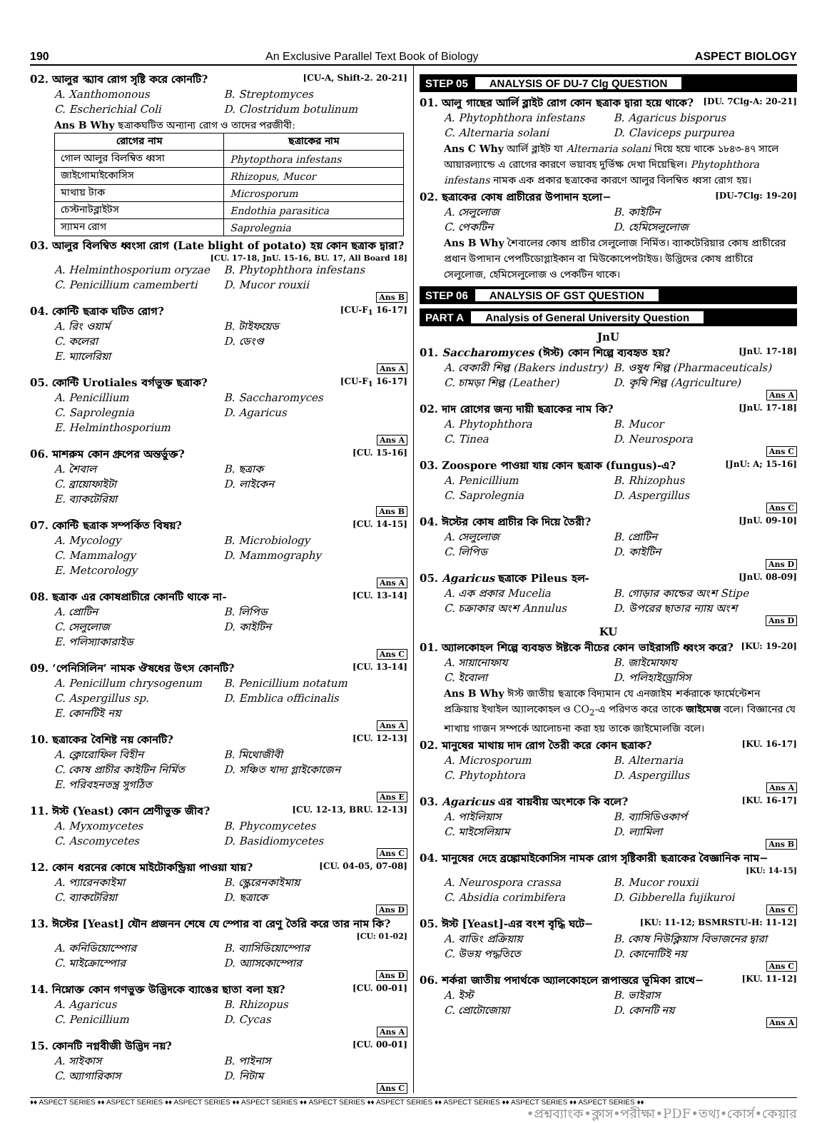190 An Exclusive Parallel Text Book of Biology ASPECT BIOLOGY
02. আলুর স্ক্যাব রোগ সৃষ্টি করে কোনটি? [CU-A, Shift-2. 20-21]
A. Xanthomonous B. Streptomyces C. Escherichial Coli D. Clostridum botulinum
Ans B Why ছত্রাকঘটিত অন্যান্য রোগ ও তাদের পরজীবী:
| রোগের নাম | ছত্রাকের নাম |
| --- | --- |
| গোল আলুর বিলম্বিত ধ্বসা | Phytopthora infestans |
| জাইগোমাইকোসিস | Rhizopus, Mucor |
| মাথায় টাক | Microsporum |
| চেস্টনাটব্লাইটস | Endothia parasitica |
| স্যামন রোগ | Saprolegnia |
03. আলুর বিলম্বিত ধ্বংসা রোগ (Late blight of potato) হয় কোন ছত্রাক দ্বারা?
[CU. 17-18, JnU. 15-16, BU. 17, All Board 18]
A. Helminthosporium oryzae B. Phytophthora infestans C. Penicillium camemberti D. Mucor rouxii
Ans B
04. কোন্টি ছত্রাক ঘটিত রোগ? [CU-F<sub>1</sub> 16-17]
A. রিং ওয়ার্ম B. টাইফয়েড C. কলেরা D. ডেংগু E. ম্যালেরিয়া
Ans A
05. কোন্টি Urotiales বর্গভুক্ত ছত্রাক? [CU-F<sub>1</sub> 16-17]
A. Penicillium B. Saccharomyces C. Saprolegnia D. Agaricus E. Helminthosporium
Ans A
06. মাশরুম কোন গ্রুপের অন্তর্ভুক্ত? [CU. 15-16]
A. শৈবাল B. ছত্রাক C. ব্রায়োফাইটা D. লাইকেন E. ব্যাকটেরিয়া
Ans B
07. কোন্টি ছত্রাক সম্পর্কিত বিষয়? [CU. 14-15]
A. Mycology B. Microbiology C. Mammalogy D. Mammography E. Metcorology
Ans A
08. ছত্রাক এর কোষপ্রাচীরে কোনটি থাকে না- [CU. 13-14]
A. প্রোটিন B. লিপিড C. সেলুলোজ D. কাইটিন E. পলিস্যাকারাইড
Ans C
09. ‘পেনিসিলিন’ নামক ঔষধের উৎস কোনটি? [CU. 13-14]
A. Penicillum chrysogenum B. Penicillium notatum C. Aspergillus sp. D. Emblica officinalis E. কোনটিই নয়
Ans A
10. ছত্রাকের বৈশিষ্ট নয় কোনটি? [CU. 12-13]
A. ক্লোরোফিল বিহীন B. মিথোজীবী C. কোষ প্রাচীর কাইটিন নির্মিত D. সঞ্চিত খাদ্য গ্লাইকোজেন E. পরিবহনতন্ত্র সুগঠিত
Ans E
11. ঈস্ট (Yeast) কোন শ্রেণীভুক্ত জীব? [CU. 12-13, BRU. 12-13]
A. Myxomycetes B. Phycomycetes C. Ascomycetes D. Basidiomycetes
Ans C
12. কোন ধরনের কোষে মাইটোকন্ড্রিয়া পাওয়া যায়? [CU. 04-05, 07-08]
A. প্যারেনকাইমা B. স্ক্লেরেনকাইমায় C. ব্যাকটেরিয়া D. ছত্রাকে
Ans D
13. ঈস্টের [Yeast] যৌন প্রজনন শেষে যে স্পোর বা রেণু তৈরি করে তার নাম কি?
[CU: 01-02]
A. কনিডিয়োস্পোর B. ব্যাসিডিয়োস্পোর C. মাইক্রোস্পোর D. অ্যাসকোস্পোর
Ans D
14. নিম্নোক্ত কোন গণভুক্ত উদ্ভিদকে ব্যাঙের ছাতা বলা হয়? [CU. 00-01]
A. Agaricus B. Rhizopus C. Penicillium D. Cycas
Ans A
15. কোনটি নগ্নবীজী উদ্ভিদ নয়? [CU. 00-01]
A. সাইকাস B. পাইনাস C. অ্যাগারিকাস D. নিটাম
Ans C
STEP 05 ANALYSIS OF DU-7 Clg QUESTION
01. আলু গাছের আর্লি ব্লাইট রোগ কোন ছত্রাক দ্বারা হয়ে থাকে? [DU. 7Clg-A: 20-21]
A. Phytophthora infestans B. Agaricus bisporus C. Alternaria solani D. Claviceps purpurea
Ans C Why আর্লি ব্লাইট যা Alternaria solani দিয়ে হয়ে থাকে ১৮৪৩-৪৭ সালে আয়ারল্যান্ডে এ রোগের কারণে ভয়াবহ দুর্ভিক্ষ দেখা দিয়েছিল। Phytophthora infestans নামক এক প্রকার ছত্রাকের কারণে আলুর বিলম্বিত ধ্বসা রোগ হয়।
02. ছত্রাকের কোষ প্রাচীরের উপাদান হলো− [DU-7Clg: 19-20]
A. সেলুলোজ B. কাইটিন C. পেকটিন D. হেমিসেলুলোজ
Ans B Why শৈবালের কোষ প্রাচীর সেলুলোজ নির্মিত। ব্যাকটেরিয়ার কোষ প্রাচীরের প্রধান উপাদান পেপটিডোগ্লাইকান বা মিউকোপেপটাইড। উদ্ভিদের কোষ প্রাচীরে সেলুলোজ, হেমিসেলুলোজ ও পেকটিন থাকে।
STEP 06 ANALYSIS OF GST QUESTION
PART A Analysis of General University Question
JnU
01. Saccharomyces (ঈস্ট) কোন শিল্পে ব্যবহৃত হয়? [JnU. 17-18]
A. বেকারী শিল্প (Bakers industry) B. ওষুধ শিল্প (Pharmaceuticals) C. চামড়া শিল্প (Leather) D. কৃষি শিল্প (Agriculture)
Ans A
02. দাদ রোগের জন্য দায়ী ছত্রাকের নাম কি? [JnU. 17-18]
A. Phytophthora B. Mucor C. Tinea D. Neurospora
Ans C
03. Zoospore পাওয়া যায় কোন ছত্রাক (fungus)-এ? [JnU: A; 15-16]
A. Penicillium B. Rhizophus C. Saprolegnia D. Aspergillus
Ans C
04. ঈস্টের কোষ প্রাচীর কি দিয়ে তৈরী? [JnU. 09-10]
A. সেলুলোজ B. প্রোটিন C. লিপিড D. কাইটিন
Ans D
05. Agaricus ছত্রাকে Pileus হল- [JnU. 08-09]
A. এক প্রকার Mucelia B. গোড়ার কান্ডের অংশ Stipe C. চক্রাকার অংশ Annulus D. উপরের ছাতার ন্যায় অংশ
Ans D
KU
01. অ্যালকোহল শিল্পে ব্যবহৃত ঈষ্টকে নীচের কোন ভাইরাসটি ধ্বংস করে? [KU: 19-20]
A. সায়ানোফায B. জাইমোফায C. ইবোলা D. পলিহাইড্রোসিস
Ans B Why ঈস্ট জাতীয় ছত্রাকে বিদ্যমান যে এনজাইম শর্করাকে ফার্মেন্টেশন প্রক্রিয়ায় ইথাইল অ্যালকোহল ও CO<sub>2</sub>-এ পরিণত করে তাকে জাইমেজ বলে। বিজ্ঞানের যে শাখায় গাজন সম্পর্কে আলোচনা করা হয় তাকে জাইমোলজি বলে।
02. মানুষের মাথায় দাদ রোগ তৈরী করে কোন ছত্রাক? [KU. 16-17]
A. Microsporum B. Alternaria C. Phytophtora D. Aspergillus
Ans A
03. Agaricus এর বায়বীয় অংশকে কি বলে? [KU. 16-17]
A. পাইলিয়াস B. ব্যাসিডিওকার্প C. মাইসেলিয়াম D. ল্যামিলা
Ans B
04. মানুষের দেহে ব্রঙ্কোমাইকোসিস নামক রোগ সৃষ্টিকারী ছত্রাকের বৈজ্ঞানিক নাম−
[KU: 14-15]
A. Neurospora crassa B. Mucor rouxii C. Absidia corimbifera D. Gibberella fujikuroi
Ans C
05. ঈস্ট [Yeast]-এর বংশ বৃদ্ধি ঘটে− [KU: 11-12; BSMRSTU-H: 11-12]
A. বাডিং প্রক্রিয়ায় B. কোষ নিউক্লিয়াস বিভাজনের দ্বারা C. উভয় পদ্ধতিতে D. কোনোটিই নয়
Ans C
06. শর্করা জাতীয় পদার্থকে অ্যালকোহলে রূপান্তরে ভূমিকা রাখে− [KU. 11-12]
A. ইস্ট B. ভাইরাস C. প্রোটোজোয়া D. কোনটি নয়
Ans A
♦♦ ASPECT SERIES ♦♦ ASPECT SERIES ♦♦ ASPECT SERIES ♦♦ ASPECT SERIES ♦♦ ASPECT SERIES ♦♦ ASPECT SERIES ♦♦ ASPECT SERIES ♦♦ ASPECT SERIES ♦♦ ASPECT SERIES ♦♦
•প্রশ্নব্যাংক•ক্লাস•পরীক্ষা•PDF•তথ্য•কোর্স•কেয়ার